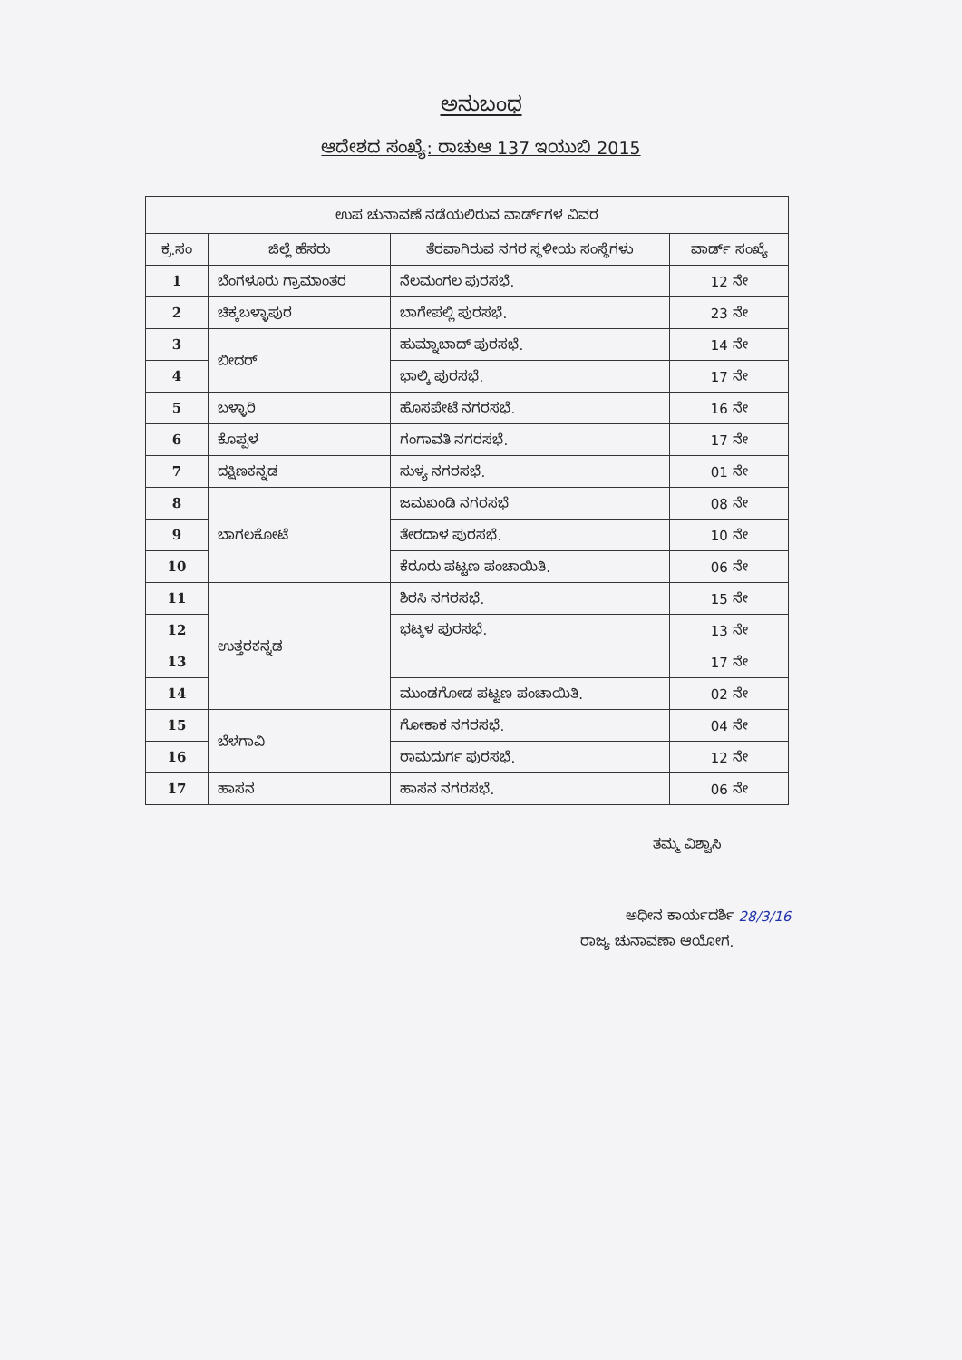ಅನುಬಂಧ
ಆದೇಶದ ಸಂಖ್ಯೆ: ರಾಚುಆ 137 ಇಯುಬಿ 2015
| ಉಪ ಚುನಾವಣೆ ನಡೆಯಲಿರುವ ವಾರ್ಡ್‌ಗಳ ವಿವರ | | | |
| --- | --- | --- | --- |
| ಕ್ರ.ಸಂ | ಜಿಲ್ಲೆ ಹೆಸರು | ತೆರವಾಗಿರುವ ನಗರ ಸ್ಥಳೀಯ ಸಂಸ್ಥೆಗಳು | ವಾರ್ಡ್ ಸಂಖ್ಯೆ |
| 1 | ಬೆಂಗಳೂರು ಗ್ರಾಮಾಂತರ | ನೆಲಮಂಗಲ ಪುರಸಭೆ. | 12 ನೇ |
| 2 | ಚಿಕ್ಕಬಳ್ಳಾಪುರ | ಬಾಗೇಪಲ್ಲಿ ಪುರಸಭೆ. | 23 ನೇ |
| 3 | ಬೀದರ್ | ಹುಮ್ನಾಬಾದ್ ಪುರಸಭೆ. | 14 ನೇ |
| 4 | | ಭಾಲ್ಕಿ ಪುರಸಭೆ. | 17 ನೇ |
| 5 | ಬಳ್ಳಾರಿ | ಹೊಸಪೇಟೆ ನಗರಸಭೆ. | 16 ನೇ |
| 6 | ಕೊಪ್ಪಳ | ಗಂಗಾವತಿ ನಗರಸಭೆ. | 17 ನೇ |
| 7 | ದಕ್ಷಿಣಕನ್ನಡ | ಸುಳ್ಯ ನಗರಸಭೆ. | 01 ನೇ |
| 8 | ಬಾಗಲಕೋಟೆ | ಜಮಖಂಡಿ ನಗರಸಭೆ | 08 ನೇ |
| 9 | | ತೇರದಾಳ ಪುರಸಭೆ. | 10 ನೇ |
| 10 | | ಕೆರೂರು ಪಟ್ಟಣ ಪಂಚಾಯಿತಿ. | 06 ನೇ |
| 11 | ಉತ್ತರಕನ್ನಡ | ಶಿರಸಿ ನಗರಸಭೆ. | 15 ನೇ |
| 12 | | ಭಟ್ಕಳ ಪುರಸಭೆ. | 13 ನೇ |
| 13 | | | 17 ನೇ |
| 14 | | ಮುಂಡಗೋಡ ಪಟ್ಟಣ ಪಂಚಾಯಿತಿ. | 02 ನೇ |
| 15 | ಬೆಳಗಾವಿ | ಗೋಕಾಕ ನಗರಸಭೆ. | 04 ನೇ |
| 16 | | ರಾಮದುರ್ಗ ಪುರಸಭೆ. | 12 ನೇ |
| 17 | ಹಾಸನ | ಹಾಸನ ನಗರಸಭೆ. | 06 ನೇ |
ತಮ್ಮ ವಿಶ್ವಾಸಿ
ಅಧೀನ ಕಾರ್ಯದರ್ಶಿ 28/3/16
ರಾಜ್ಯ ಚುನಾವಣಾ ಆಯೋಗ.